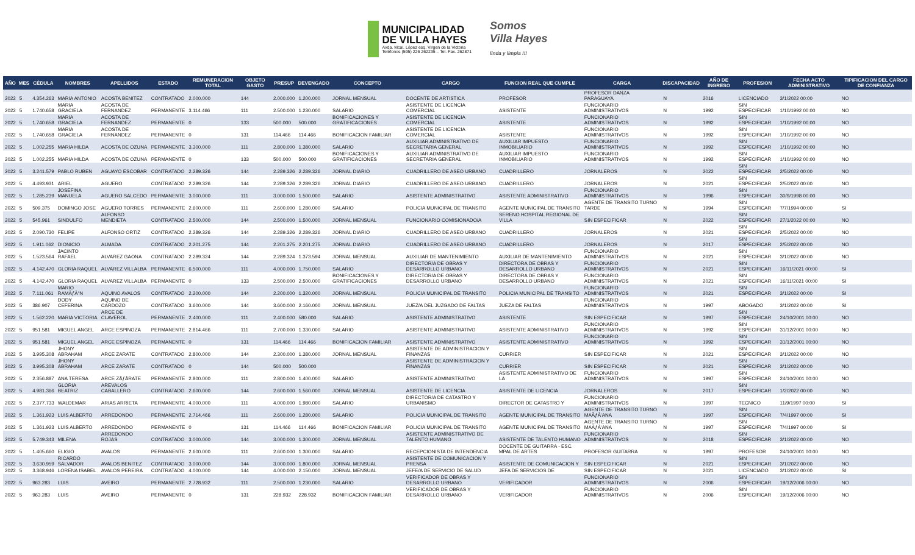MUNICIPALIDAD
DE VILLA HAYES
Avda. Mcal. López esq. Virgen de la Victoria
Teléfonos (595) 226 262235 – Tel. Fax. 262871
Somos
Villa Hayes
linda y limpia !!!
| AÑO | MES | CÉDULA | NOMBRES | APELLIDOS | ESTADO | REMUNERACION TOTAL | OBJETO GASTO | PRESUP | DEVENGADO | CONCEPTO | CARGO | FUNCION REAL QUE CUMPLE | CARGA | DISCAPACIDAD | AÑO DE INGRESO | PROFESION | FECHA ACTO ADMINISTRATIVO | TIPIFICACION DEL CARGO DE CONFIANZA |
| --- | --- | --- | --- | --- | --- | --- | --- | --- | --- | --- | --- | --- | --- | --- | --- | --- | --- | --- |
| 2022 | 5 | 4.354.263 | MARIA ANTONIO | ACOSTA BENITEZ | CONTRATADO | 2.000.000 | 144 | 2.000.000 | 1.200.000 | JORNAL MENSUAL | DOCENTE DE ARTISTICA | PROFESOR | PROFESOR DANZA PARAGUAYA | N | 2016 | LICENCIADO | 3/1/2022 00:00 | NO |
| 2022 | 5 | 1.740.658 | MARIA GRACIELA | ACOSTA DE FERNANDEZ | PERMANENTE | 3.114.466 | 111 | 2.500.000 | 1.230.000 | SALARIO | ASISTENTE DE LICENCIA COMERCIAL | ASISTENTE | FUNCIONARIO ADMINISTRATIVOS | N | 1992 | SIN ESPECIFICAR | 1/10/1992 00:00 | NO |
| 2022 | 5 | 1.740.658 | MARIA GRACIELA | ACOSTA DE FERNANDEZ | PERMANENTE | 0 | 133 | 500.000 | 500.000 | BONIFICACIONES Y GRATIFICACIONES | ASISTENTE DE LICENCIA COMERCIAL | ASISTENTE | FUNCIONARIO ADMINISTRATIVOS | N | 1992 | SIN ESPECIFICAR | 1/10/1992 00:00 | NO |
| 2022 | 5 | 1.740.658 | MARIA GRACIELA | ACOSTA DE FERNANDEZ | PERMANENTE | 0 | 131 | 114.466 | 114.466 | BONIFICACION FAMILIAR | ASISTENTE DE LICENCIA COMERCIAL | ASISTENTE | FUNCIONARIO ADMINISTRATIVOS | N | 1992 | SIN ESPECIFICAR | 1/10/1992 00:00 | NO |
| 2022 | 5 | 1.002.255 | MARIA HILDA | ACOSTA DE OZUNA | PERMANENTE | 3.300.000 | 111 | 2.800.000 | 1.380.000 | SALARIO | AUXILIAR ADMINISTRATIVO DE SECRETARIA GENERAL | AUXILIAR IMPUESTO INMOBILIARIO | FUNCIONARIO ADMINISTRATIVOS | N | 1992 | SIN ESPECIFICAR | 1/10/1992 00:00 | NO |
| 2022 | 5 | 1.002.255 | MARIA HILDA | ACOSTA DE OZUNA | PERMANENTE | 0 | 133 | 500.000 | 500.000 | BONIFICACIONES Y GRATIFICACIONES | AUXILIAR ADMINISTRATIVO DE SECRETARIA GENERAL | AUXILIAR IMPUESTO INMOBILIARIO | FUNCIONARIO ADMINISTRATIVOS | N | 1992 | SIN ESPECIFICAR | 1/10/1992 00:00 | NO |
| 2022 | 5 | 3.241.579 | PABLO RUBEN | AGUAYO ESCOBAR | CONTRATADO | 2.289.326 | 144 | 2.289.326 | 2.289.326 | JORNAL DIARIO | CUADRILLERO DE ASEO URBANO | CUADRILLERO | JORNALEROS | N | 2022 | SIN ESPECIFICAR | 2/5/2022 00:00 | NO |
| 2022 | 5 | 4.493.931 | ARIEL | AGUERO | CONTRATADO | 2.289.326 | 144 | 2.289.326 | 2.289.326 | JORNAL DIARIO | CUADRILLERO DE ASEO URBANO | CUADRILLERO | JORNALEROS | N | 2021 | SIN ESPECIFICAR | 2/5/2022 00:00 | NO |
| 2022 | 5 | 1.285.239 | JOSEFINA MANUELA | AGUERO SALCEDO | PERMANENTE | 3.000.000 | 111 | 3.000.000 | 1.500.000 | SALARIO | ASISTENTE ADMINISTRATIVO | ASISTENTE ADMINISTRATIVO | FUNCIONARIO ADMINISTRATIVOS | N | 1996 | SIN ESPECIFICAR | 30/9/1998 00:00 | NO |
| 2022 | 5 | 509.375 | DOMINGO JOSE | AGUERO TORRES | PERMANENTE | 2.600.000 | 111 | 2.600.000 | 1.280.000 | SALARIO | POLICIA MUNICIPAL DE TRANSITO | AGENTE MUNICIPAL DE TRANSITO | AGENTE DE TRANSITO TURNO TARDE | N | 1994 | SIN ESPECIFICAR | 7/7/1994 00:00 | SI |
| 2022 | 5 | 545.961 | SINDULFO | ALFONSO MENDIETA | CONTRATADO | 2.500.000 | 144 | 2.500.000 | 1.500.000 | JORNAL MENSUAL | FUNCIONARIO COMISIONADO/A | SERENO HOSPITAL REGIONAL DE VILLA | SIN ESPECIFICAR | N | 2022 | SIN ESPECIFICAR | 27/1/2022 00:00 | NO |
| 2022 | 5 | 2.090.730 | FELIPE | ALFONSO ORTIZ | CONTRATADO | 2.289.326 | 144 | 2.289.326 | 2.289.326 | JORNAL DIARIO | CUADRILLERO DE ASEO URBANO | CUADRILLERO | JORNALEROS | N | 2021 | SIN ESPECIFICAR | 2/5/2022 00:00 | NO |
| 2022 | 5 | 1.911.062 | DIONICIO | ALMADA | CONTRATADO | 2.201.275 | 144 | 2.201.275 | 2.201.275 | JORNAL DIARIO | CUADRILLERO DE ASEO URBANO | CUADRILLERO | JORNALEROS | N | 2017 | SIN ESPECIFICAR | 2/5/2022 00:00 | NO |
| 2022 | 5 | 1.523.564 | JACINTO RAFAEL | ALVAREZ GAONA | CONTRATADO | 2.289.324 | 144 | 2.289.324 | 1.373.594 | JORNAL MENSUAL | AUXILIAR DE MANTENIMIENTO | AUXILIAR DE MANTENIMIENTO | FUNCIONARIO ADMINISTRATIVOS | N | 2021 | SIN ESPECIFICAR | 3/1/2022 00:00 | NO |
| 2022 | 5 | 4.142.470 | GLORIA RAQUEL | ALVAREZ VILLALBA | PERMANENTE | 6.500.000 | 111 | 4.000.000 | 1.750.000 | SALARIO | DIRECTOR/A DE OBRAS Y DESARROLLO URBANO | DIRECTORA DE OBRAS Y DESARROLLO URBANO | FUNCIONARIO ADMINISTRATIVOS | N | 2021 | SIN ESPECIFICAR | 16/11/2021 00:00 | SI |
| 2022 | 5 | 4.142.470 | GLORIA RAQUEL | ALVAREZ VILLALBA | PERMANENTE | 0 | 133 | 2.500.000 | 2.500.000 | BONIFICACIONES Y GRATIFICACIONES | DIRECTOR/A DE OBRAS Y DESARROLLO URBANO | DIRECTORA DE OBRAS Y DESARROLLO URBANO | FUNCIONARIO ADMINISTRATIVOS | N | 2021 | SIN ESPECIFICAR | 16/11/2021 00:00 | SI |
| 2022 | 5 | 7.111.061 | MARIO RAMÃƒÂ“N | AQUINO AVALOS | CONTRATADO | 2.200.000 | 144 | 2.200.000 | 1.320.000 | JORNAL MENSUAL | POLICIA MUNICIPAL DE TRANSITO | POLICIA MUNICIPAL DE TRANSITO | FUNCIONARIO ADMINISTRATIVOS | N | 2021 | SIN ESPECIFICAR | 3/1/2022 00:00 | SI |
| 2022 | 5 | 386.907 | DODY CEFERINA | AQUINO DE CARDOZO | CONTRATADO | 3.600.000 | 144 | 3.600.000 | 2.160.000 | JORNAL MENSUAL | JUEZ/A DEL JUZGADO DE FALTAS | JUEZA DE FALTAS | FUNCIONARIO ADMINISTRATIVOS | N | 1997 | ABOGADO | 3/1/2022 00:00 | SI |
| 2022 | 5 | 1.562.220 | MARIA VICTORIA | ARCE DE CLAVEROL | PERMANENTE | 2.400.000 | 111 | 2.400.000 | 580.000 | SALARIO | ASISTENTE ADMINISTRATIVO | ASISTENTE | SIN ESPECIFICAR | N | 1997 | SIN ESPECIFICAR | 24/10/2001 00:00 | NO |
| 2022 | 5 | 951.581 | MIGUEL ANGEL | ARCE ESPINOZA | PERMANENTE | 2.814.466 | 111 | 2.700.000 | 1.330.000 | SALARIO | ASISTENTE ADMINISTRATIVO | ASISTENTE ADMINISTRATIVO | FUNCIONARIO ADMINISTRATIVOS | N | 1992 | SIN ESPECIFICAR | 31/12/2001 00:00 | NO |
| 2022 | 5 | 951.581 | MIGUEL ANGEL | ARCE ESPINOZA | PERMANENTE | 0 | 131 | 114.466 | 114.466 | BONIFICACION FAMILIAR | ASISTENTE ADMINISTRATIVO | ASISTENTE ADMINISTRATIVO | FUNCIONARIO ADMINISTRATIVOS | N | 1992 | SIN ESPECIFICAR | 31/12/2001 00:00 | NO |
| 2022 | 5 | 3.995.308 | JHONY ABRAHAM | ARCE ZARATE | CONTRATADO | 2.800.000 | 144 | 2.300.000 | 1.380.000 | JORNAL MENSUAL | ASISTENTE DE ADMINISTRACION Y FINANZAS | CURRIER | SIN ESPECIFICAR | N | 2021 | SIN ESPECIFICAR | 3/1/2022 00:00 | NO |
| 2022 | 5 | 3.995.308 | JHONY ABRAHAM | ARCE ZARATE | CONTRATADO | 0 | 144 | 500.000 | 500.000 | | ASISTENTE DE ADMINISTRACION Y FINANZAS | CURRIER | SIN ESPECIFICAR | N | 2021 | SIN ESPECIFICAR | 3/1/2022 00:00 | NO |
| 2022 | 5 | 2.356.887 | ANA TERESA | ARCE ZÃƒÂRATE | PERMANENTE | 2.800.000 | 111 | 2.800.000 | 1.400.000 | SALARIO | ASISTENTE ADMINISTRATIVO | ASISTENTE ADMINISTRATIVO DE LA | FUNCIONARIO ADMINISTRATIVOS | N | 1997 | SIN ESPECIFICAR | 24/10/2001 00:00 | NO |
| 2022 | 5 | 4.981.366 | GLORIA BEATRIZ | AREVALOS CABALLERO | CONTRATADO | 2.600.000 | 144 | 2.600.000 | 1.560.000 | JORNAL MENSUAL | ASISTENTE DE LICENCIA | ASISTENTE DE LICENCIA | JORNALEROS | N | 2017 | SIN ESPECIFICAR | 1/2/2022 00:00 | NO |
| 2022 | 5 | 2.377.733 | WALDEMAR | ARIAS ARRIETA | PERMANENTE | 4.000.000 | 111 | 4.000.000 | 1.980.000 | SALARIO | DIRECTOR/A DE CATASTRO Y URBANISMO | DIRECTOR DE CATASTRO Y | FUNCIONARIO ADMINISTRATIVOS | N | 1997 | TECNICO | 11/9/1997 00:00 | SI |
| 2022 | 5 | 1.361.923 | LUIS ALBERTO | ARREDONDO | PERMANENTE | 2.714.466 | 111 | 2.600.000 | 1.280.000 | SALARIO | POLICIA MUNICIPAL DE TRANSITO | AGENTE MUNICIPAL DE TRANSITO | AGENTE DE TRANSITO TURNO MAÃƒÂ‘ANA | N | 1997 | SIN ESPECIFICAR | 7/4/1997 00:00 | SI |
| 2022 | 5 | 1.361.923 | LUIS ALBERTO | ARREDONDO | PERMANENTE | 0 | 131 | 114.466 | 114.466 | BONIFICACION FAMILIAR | POLICIA MUNICIPAL DE TRANSITO | AGENTE MUNICIPAL DE TRANSITO | AGENTE DE TRANSITO TURNO MAÃƒÂ‘ANA | N | 1997 | SIN ESPECIFICAR | 7/4/1997 00:00 | SI |
| 2022 | 5 | 5.749.343 | MILENA | ARREDONDO ROJAS | CONTRATADO | 3.000.000 | 144 | 3.000.000 | 1.300.000 | JORNAL MENSUAL | ASISTENTE ADMINISTRATIVO DE TALENTO HUMANO | ASISTENTE DE TALENTO HUMANO | FUNCIONARIO ADMINISTRATIVOS | N | 2018 | SIN ESPECIFICAR | 3/1/2022 00:00 | NO |
| 2022 | 5 | 1.405.660 | ELIGIO | AVALOS | PERMANENTE | 2.600.000 | 111 | 2.600.000 | 1.300.000 | SALARIO | RECEPCIONISTA DE INTENDENCIA | DOCENTE DE GUITARRA - ESC. MPAL DE ARTES | PROFESOR GUITARRA | N | 1997 | PROFESOR | 24/10/2001 00:00 | NO |
| 2022 | 5 | 3.630.959 | RICARDO SALVADOR | AVALOS BENITEZ | CONTRATADO | 3.000.000 | 144 | 3.000.000 | 1.800.000 | JORNAL MENSUAL | ASISTENTE DE COMUNICACION Y PRENSA | ASISTENTE DE COMUNICACION Y | SIN ESPECIFICAR | N | 2021 | SIN ESPECIFICAR | 3/1/2022 00:00 | NO |
| 2022 | 5 | 3.368.946 | LORENA ISABEL | AVALOS PEREIRA | CONTRATADO | 4.000.000 | 144 | 4.000.000 | 2.150.000 | JORNAL MENSUAL | JEFE/A DE SERVICIO DE SALUD | JEFA DE SERVICIOS DE | SIN ESPECIFICAR | N | 2021 | LICENCIADO | 3/1/2022 00:00 | SI |
| 2022 | 5 | 963.283 | LUIS | AVEIRO | PERMANENTE | 2.728.932 | 111 | 2.500.000 | 1.230.000 | SALARIO | VERIFICADOR DE OBRAS Y DESARROLLO URBANO | VERIFICADOR | FUNCIONARIO ADMINISTRATIVOS | N | 2006 | SIN ESPECIFICAR | 19/12/2006 00:00 | NO |
| 2022 | 5 | 963.283 | LUIS | AVEIRO | PERMANENTE | 0 | 131 | 228.932 | 228.932 | BONIFICACION FAMILIAR | VERIFICADOR DE OBRAS Y DESARROLLO URBANO | VERIFICADOR | FUNCIONARIO ADMINISTRATIVOS | N | 2006 | SIN ESPECIFICAR | 19/12/2006 00:00 | NO |